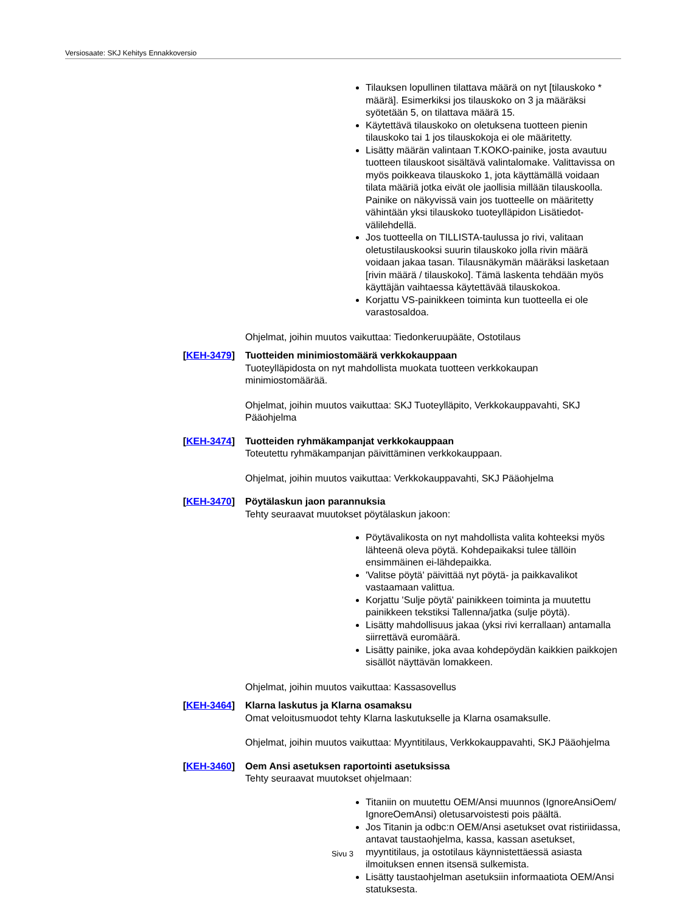Versiosaate: SKJ Kehitys Ennakkoversio
Tilauksen lopullinen tilattava määrä on nyt [tilauskoko * määrä]. Esimerkiksi jos tilauskoko on 3 ja määräksi syötetään 5, on tilattava määrä 15.
Käytettävä tilauskoko on oletuksena tuotteen pienin tilauskoko tai 1 jos tilauskokoja ei ole määritetty.
Lisätty määrän valintaan T.KOKO-painike, josta avautuu tuotteen tilauskoot sisältävä valintalomake. Valittavissa on myös poikkeava tilauskoko 1, jota käyttämällä voidaan tilata määriä jotka eivät ole jaollisia millään tilauskoolla. Painike on näkyvissä vain jos tuotteelle on määritetty vähintään yksi tilauskoko tuoteylläpidon Lisätiedot-välilehdellä.
Jos tuotteella on TILLISTA-taulussa jo rivi, valitaan oletustilauskooksi suurin tilauskoko jolla rivin määrä voidaan jakaa tasan. Tilausnäkymän määräksi lasketaan [rivin määrä / tilauskoko]. Tämä laskenta tehdään myös käyttäjän vaihtaessa käytettävää tilauskokoa.
Korjattu VS-painikkeen toiminta kun tuotteella ei ole varastosaldoa.
Ohjelmat, joihin muutos vaikuttaa: Tiedonkeruupääte, Ostotilaus
[KEH-3479] Tuotteiden minimiostomäärä verkkokauppaan
Tuoteylläpidosta on nyt mahdollista muokata tuotteen verkkokaupan minimiostomäärää.
Ohjelmat, joihin muutos vaikuttaa: SKJ Tuoteylläpito, Verkkokauppavahti, SKJ Pääohjelma
[KEH-3474] Tuotteiden ryhmäkampanjat verkkokauppaan
Toteutettu ryhmäkampanjan päivittäminen verkkokauppaan.
Ohjelmat, joihin muutos vaikuttaa: Verkkokauppavahti, SKJ Pääohjelma
[KEH-3470] Pöytälaskun jaon parannuksia
Tehty seuraavat muutokset pöytälaskun jakoon:
Pöytävalikosta on nyt mahdollista valita kohteeksi myös lähteenä oleva pöytä. Kohdepaikaksi tulee tällöin ensimmäinen ei-lähdepaikka.
'Valitse pöytä' päivittää nyt pöytä- ja paikkavalikot vastaamaan valittua.
Korjattu 'Sulje pöytä' painikkeen toiminta ja muutettu painikkeen tekstiksi Tallenna/jatka (sulje pöytä).
Lisätty mahdollisuus jakaa (yksi rivi kerrallaan) antamalla siirrettävä euromäärä.
Lisätty painike, joka avaa kohdepöydän kaikkien paikkojen sisällöt näyttävän lomakkeen.
Ohjelmat, joihin muutos vaikuttaa: Kassasovellus
[KEH-3464] Klarna laskutus ja Klarna osamaksu
Omat veloitusmuodot tehty Klarna laskutukselle ja Klarna osamaksulle.
Ohjelmat, joihin muutos vaikuttaa: Myyntitilaus, Verkkokauppavahti, SKJ Pääohjelma
[KEH-3460] Oem Ansi asetuksen raportointi asetuksissa
Tehty seuraavat muutokset ohjelmaan:
Titaniin on muutettu OEM/Ansi muunnos (IgnoreAnsiOem/ IgnoreOemAnsi) oletusarvoistesti pois päältä.
Jos Titanin ja odbc:n OEM/Ansi asetukset ovat ristiriidassa, antavat taustaohjelma, kassa, kassan asetukset, myyntitilaus, ja ostotilaus käynnistettäessä asiasta ilmoituksen ennen itsensä sulkemista.
Lisätty taustaohjelman asetuksiin informaatiota OEM/Ansi statuksesta.
Sivu 3